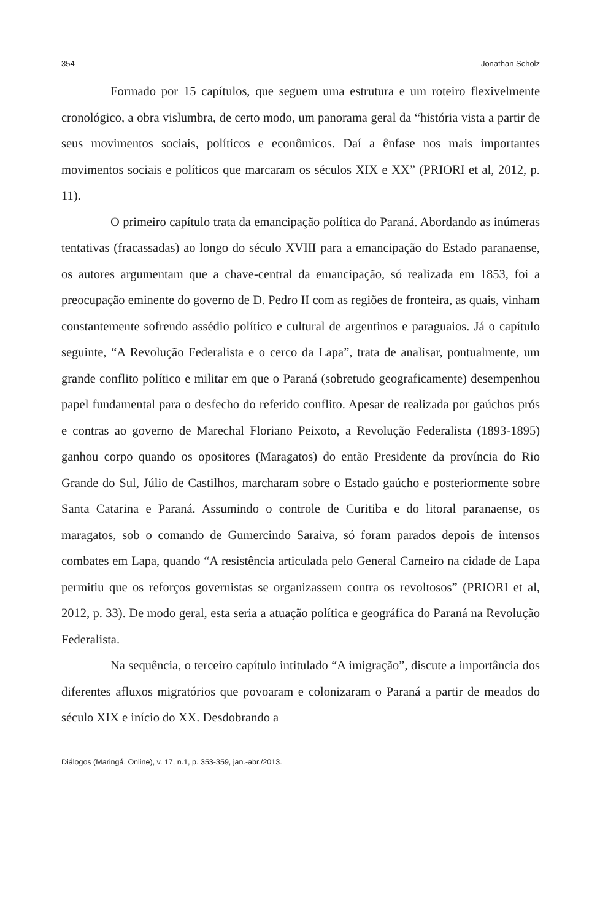354 Jonathan Scholz
Formado por 15 capítulos, que seguem uma estrutura e um roteiro flexivelmente cronológico, a obra vislumbra, de certo modo, um panorama geral da “história vista a partir de seus movimentos sociais, políticos e econômicos. Daí a ênfase nos mais importantes movimentos sociais e políticos que marcaram os séculos XIX e XX” (PRIORI et al, 2012, p. 11).
O primeiro capítulo trata da emancipação política do Paraná. Abordando as inúmeras tentativas (fracassadas) ao longo do século XVIII para a emancipação do Estado paranaense, os autores argumentam que a chave-central da emancipação, só realizada em 1853, foi a preocupação eminente do governo de D. Pedro II com as regiões de fronteira, as quais, vinham constantemente sofrendo assédio político e cultural de argentinos e paraguaios. Já o capítulo seguinte, “A Revolução Federalista e o cerco da Lapa”, trata de analisar, pontualmente, um grande conflito político e militar em que o Paraná (sobretudo geograficamente) desempenhou papel fundamental para o desfecho do referido conflito. Apesar de realizada por gaúchos prós e contras ao governo de Marechal Floriano Peixoto, a Revolução Federalista (1893-1895) ganhou corpo quando os opositores (Maragatos) do então Presidente da província do Rio Grande do Sul, Júlio de Castilhos, marcharam sobre o Estado gaúcho e posteriormente sobre Santa Catarina e Paraná. Assumindo o controle de Curitiba e do litoral paranaense, os maragatos, sob o comando de Gumercindo Saraiva, só foram parados depois de intensos combates em Lapa, quando “A resistência articulada pelo General Carneiro na cidade de Lapa permitiu que os reforços governistas se organizassem contra os revoltosos” (PRIORI et al, 2012, p. 33). De modo geral, esta seria a atuação política e geográfica do Paraná na Revolução Federalista.
Na sequência, o terceiro capítulo intitulado “A imigração”, discute a importância dos diferentes afluxos migratórios que povoaram e colonizaram o Paraná a partir de meados do século XIX e início do XX. Desdobrando a
Diálogos (Maringá. Online), v. 17, n.1, p. 353-359, jan.-abr./2013.